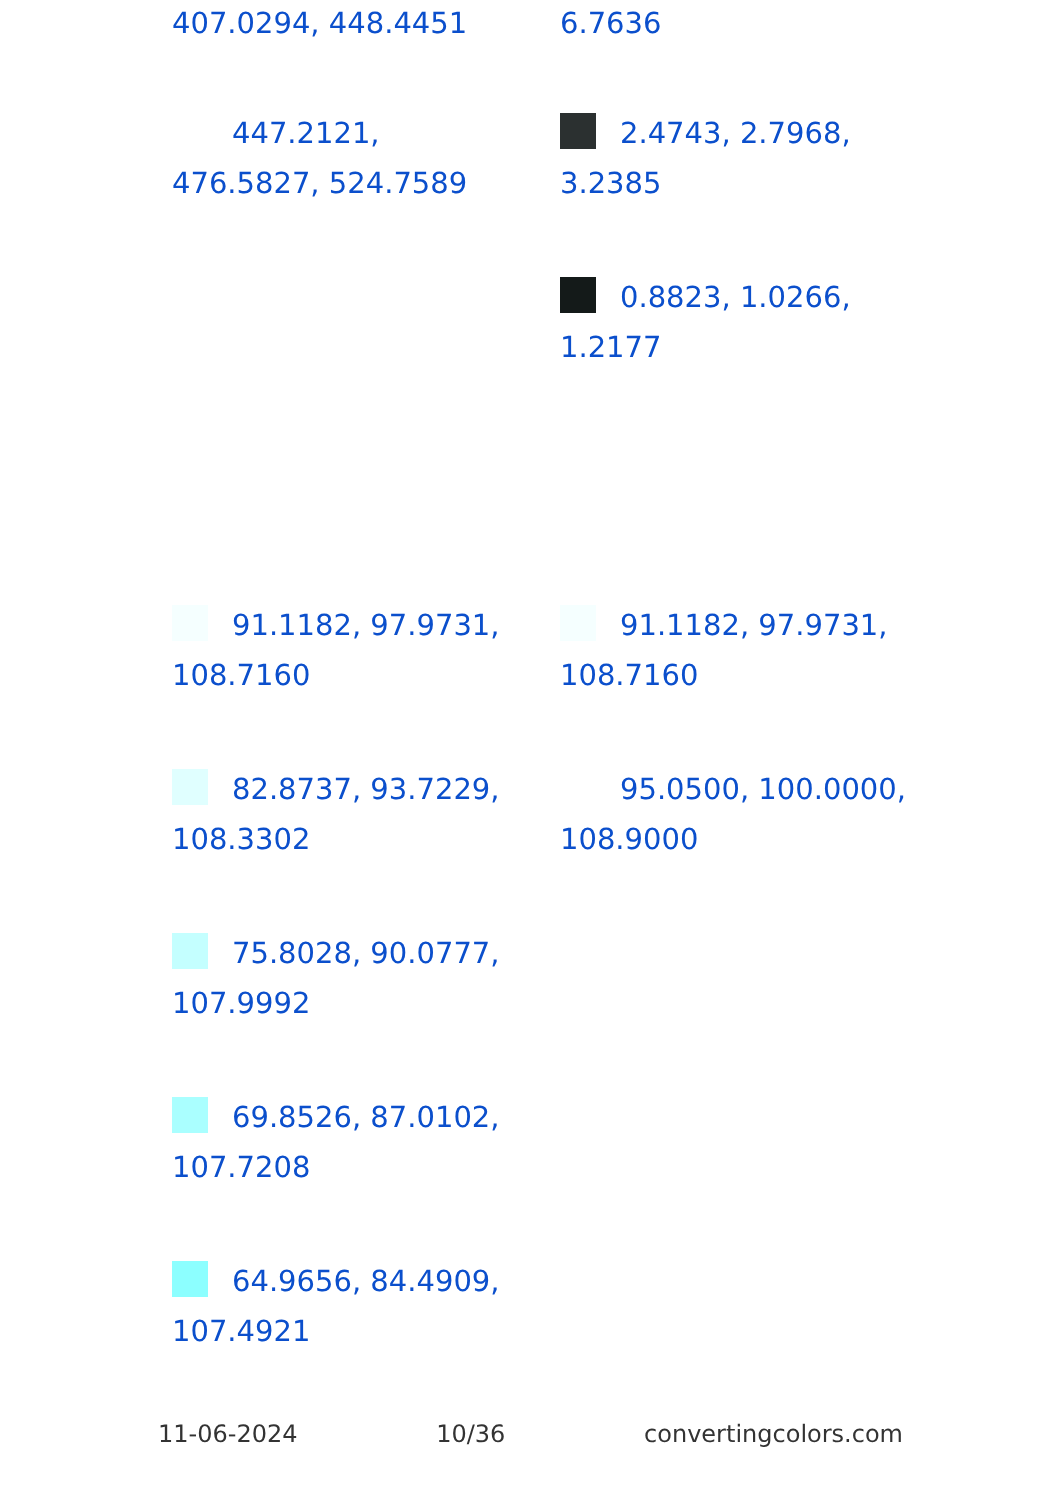407.0294, 448.4451
6.7636
447.2121,
476.5827, 524.7589
2.4743, 2.7968,
3.2385
0.8823, 1.0266,
1.2177
91.1182, 97.9731,
108.7160
91.1182, 97.9731,
108.7160
82.8737, 93.7229,
108.3302
95.0500, 100.0000,
108.9000
75.8028, 90.0777,
107.9992
69.8526, 87.0102,
107.7208
64.9656, 84.4909,
107.4921
11-06-2024 10/36 convertingcolors.com